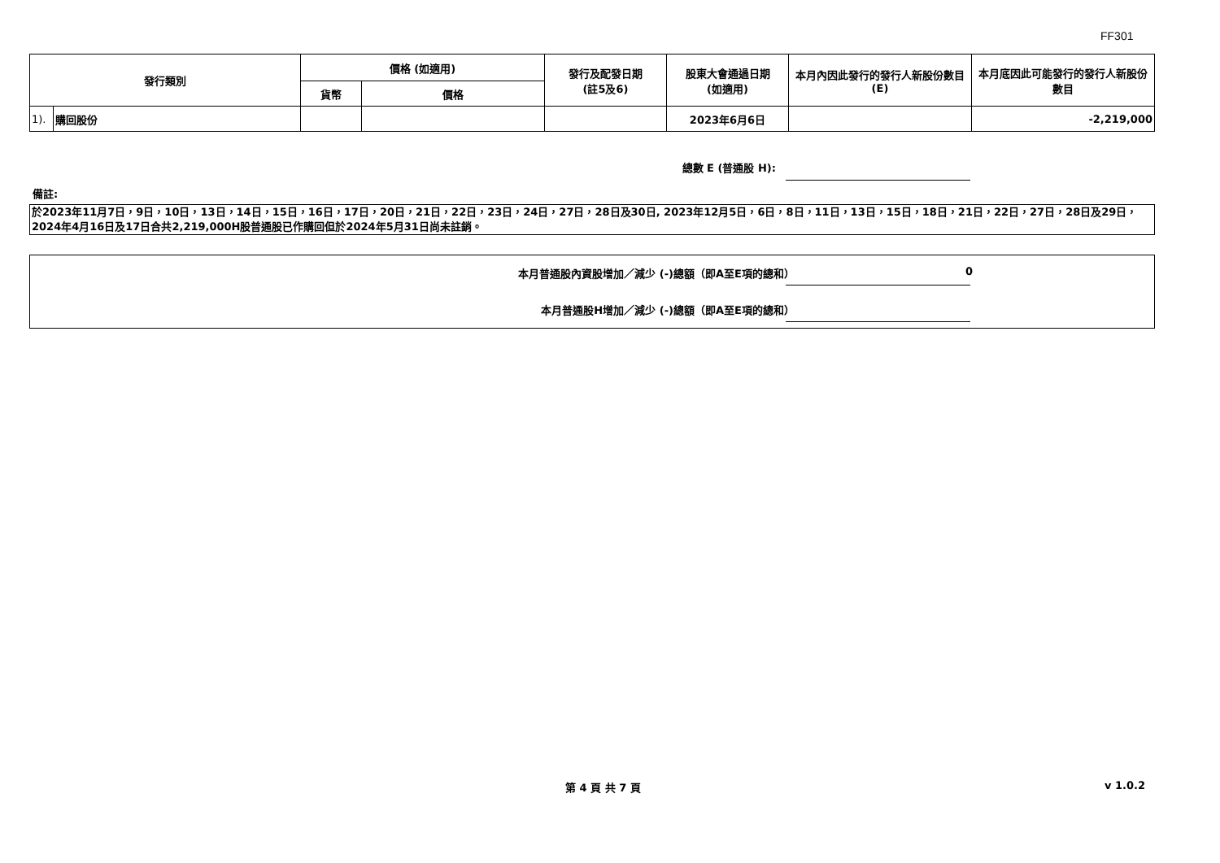FF301
| 發行類別 | | 價格 (如適用) | | 發行及配發日期 (註5及6) | 股東大會通過日期 (如適用) | 本月內因此發行的發行人新股份數目 (E) | 本月底因此可能發行的發行人新股份數目 |
| --- | --- | --- | --- | --- | --- | --- | --- |
| | | 貨幣 | 價格 | | | | |
| 1). | 購回股份 | | | | 2023年6月6日 | | -2,219,000 |
總數 E (普通股 H):
備註:
於2023年11月7日，9日，10日，13日，14日，15日，16日，17日，20日，21日，22日，23日，24日，27日，28日及30日, 2023年12月5日，6日，8日，11日，13日，15日，18日，21日，22日，27日，28日及29日，2024年4月16日及17日合共2,219,000H股普通股已作購回但於2024年5月31日尚未註銷。
本月普通股內資股增加／減少 (-)總額（即A至E項的總和） 0
本月普通股H增加／減少 (-)總額（即A至E項的總和）
第 4 頁 共 7 頁 v 1.0.2